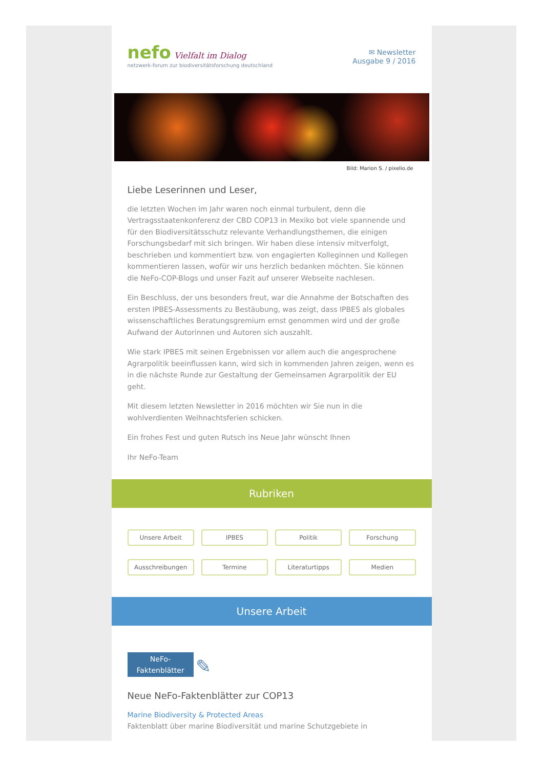nefo Vielfalt im Dialog
netzwerk-forum zur biodiversitätsforschung deutschland
✉ Newsletter
Ausgabe 9 / 2016
Bild: Marion S. / pixelio.de
Liebe Leserinnen und Leser,
die letzten Wochen im Jahr waren noch einmal turbulent, denn die Vertragsstaatenkonferenz der CBD COP13 in Mexiko bot viele spannende und für den Biodiversitätsschutz relevante Verhandlungsthemen, die einigen Forschungsbedarf mit sich bringen. Wir haben diese intensiv mitverfolgt, beschrieben und kommentiert bzw. von engagierten Kolleginnen und Kollegen kommentieren lassen, wofür wir uns herzlich bedanken möchten. Sie können die NeFo-COP-Blogs und unser Fazit auf unserer Webseite nachlesen.
Ein Beschluss, der uns besonders freut, war die Annahme der Botschaften des ersten IPBES-Assessments zu Bestäubung, was zeigt, dass IPBES als globales wissenschaftliches Beratungsgremium ernst genommen wird und der große Aufwand der Autorinnen und Autoren sich auszahlt.
Wie stark IPBES mit seinen Ergebnissen vor allem auch die angesprochene Agrarpolitik beeinflussen kann, wird sich in kommenden Jahren zeigen, wenn es in die nächste Runde zur Gestaltung der Gemeinsamen Agrarpolitik der EU geht.
Mit diesem letzten Newsletter in 2016 möchten wir Sie nun in die wohlverdienten Weihnachtsferien schicken.
Ein frohes Fest und guten Rutsch ins Neue Jahr wünscht Ihnen
Ihr NeFo-Team
Rubriken
Unsere Arbeit IPBES Politik Forschung Ausschreibungen Termine Literaturtipps Medien
Unsere Arbeit
NeFo-
Faktenblätter ✎
Neue NeFo-Faktenblätter zur COP13
Marine Biodiversity & Protected Areas
Faktenblatt über marine Biodiversität und marine Schutzgebiete in